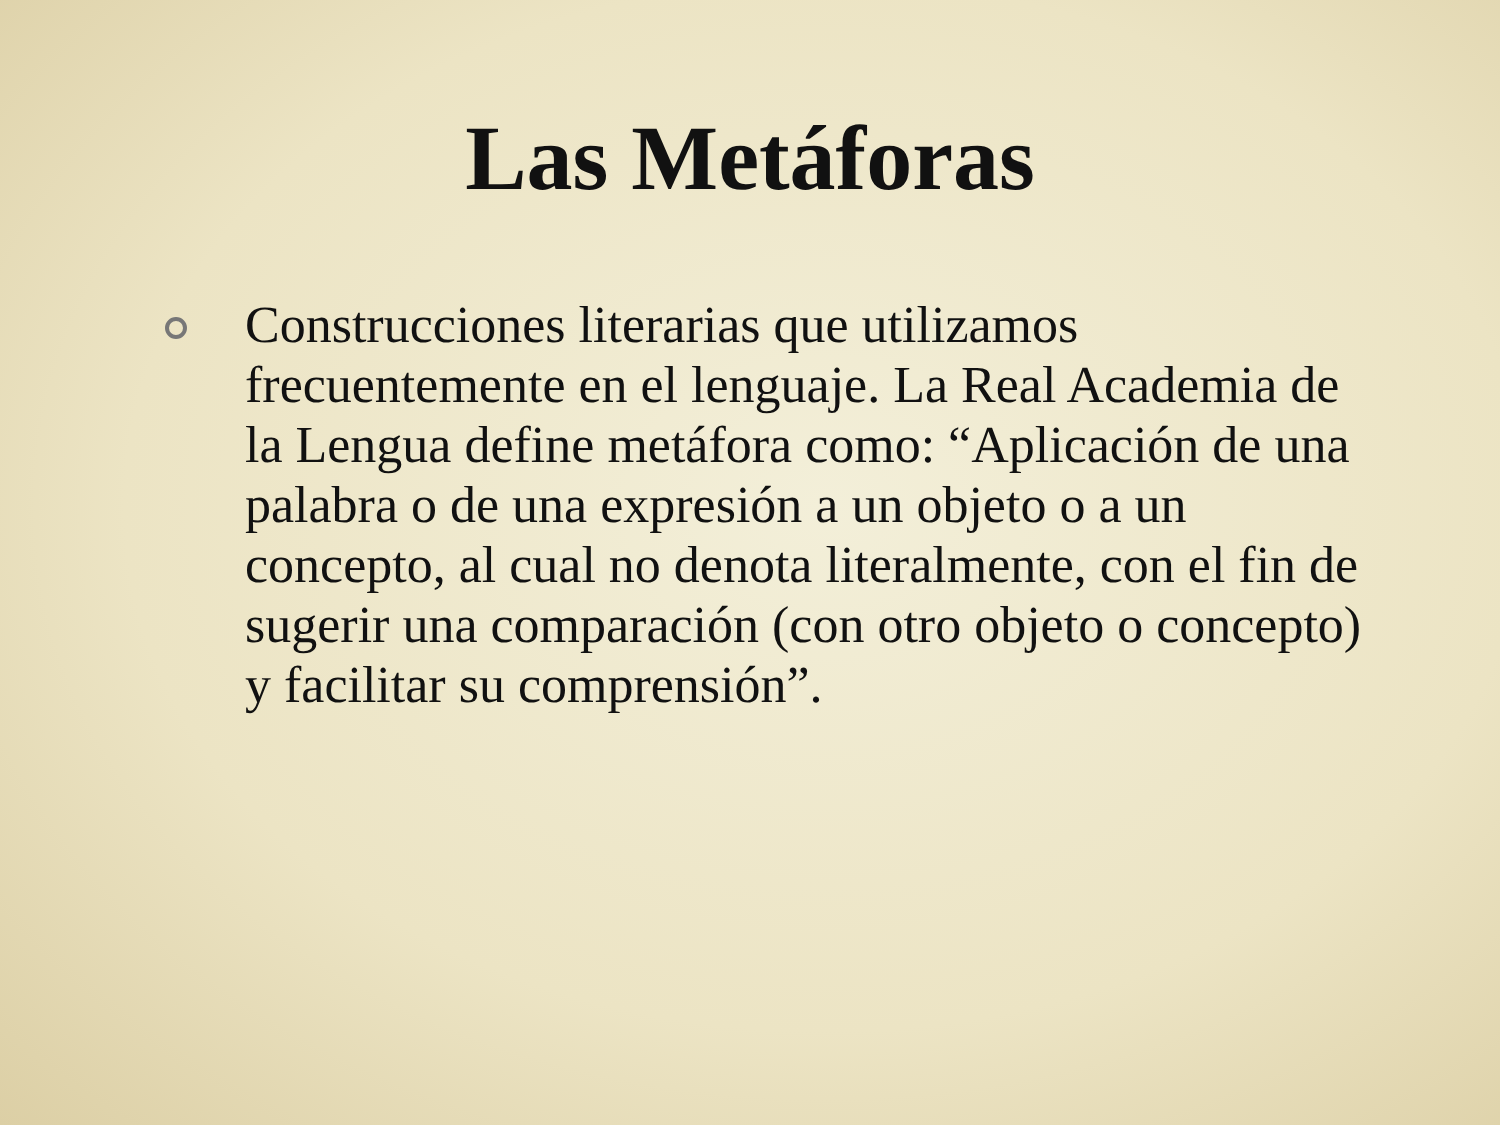Las Metáforas
Construcciones literarias que utilizamos frecuentemente en el lenguaje. La Real Academia de la Lengua define metáfora como: “Aplicación de una palabra o de una expresión a un objeto o a un concepto, al cual no denota literalmente, con el fin de sugerir una comparación (con otro objeto o concepto) y facilitar su comprensión”.